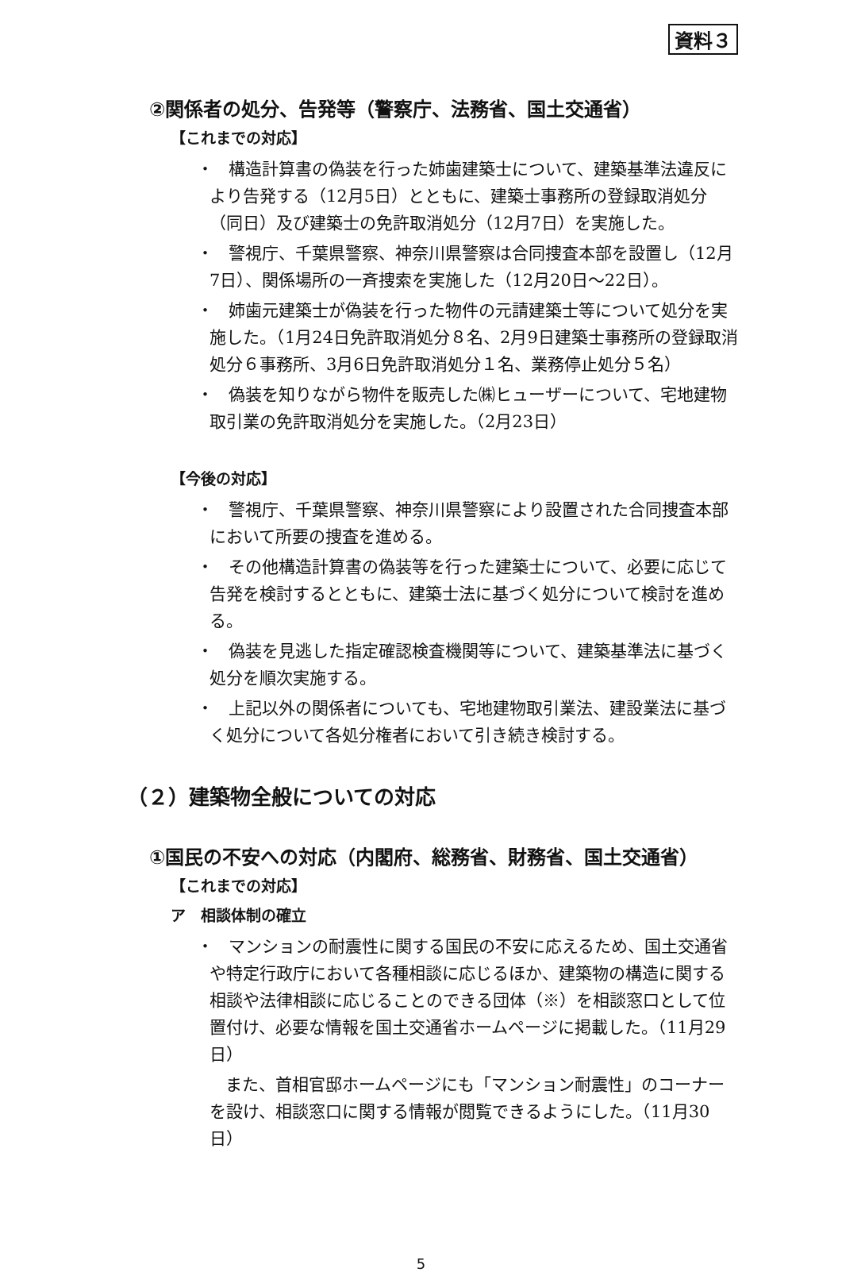資料３
②関係者の処分、告発等（警察庁、法務省、国土交通省）
【これまでの対応】
・ 構造計算書の偽装を行った姉歯建築士について、建築基準法違反により告発する（12月5日）とともに、建築士事務所の登録取消処分（同日）及び建築士の免許取消処分（12月7日）を実施した。
・ 警視庁、千葉県警察、神奈川県警察は合同捜査本部を設置し（12月7日）、関係場所の一斉捜索を実施した（12月20日～22日）。
・ 姉歯元建築士が偽装を行った物件の元請建築士等について処分を実施した。（1月24日免許取消処分８名、2月9日建築士事務所の登録取消処分６事務所、3月6日免許取消処分１名、業務停止処分５名）
・ 偽装を知りながら物件を販売した㈱ヒューザーについて、宅地建物取引業の免許取消処分を実施した。（2月23日）
【今後の対応】
・ 警視庁、千葉県警察、神奈川県警察により設置された合同捜査本部において所要の捜査を進める。
・ その他構造計算書の偽装等を行った建築士について、必要に応じて告発を検討するとともに、建築士法に基づく処分について検討を進める。
・ 偽装を見逃した指定確認検査機関等について、建築基準法に基づく処分を順次実施する。
・ 上記以外の関係者についても、宅地建物取引業法、建設業法に基づく処分について各処分権者において引き続き検討する。
（２）建築物全般についての対応
①国民の不安への対応（内閣府、総務省、財務省、国土交通省）
【これまでの対応】
ア　相談体制の確立
・ マンションの耐震性に関する国民の不安に応えるため、国土交通省や特定行政庁において各種相談に応じるほか、建築物の構造に関する相談や法律相談に応じることのできる団体（※）を相談窓口として位置付け、必要な情報を国土交通省ホームページに掲載した。（11月29日）
また、首相官邸ホームページにも「マンション耐震性」のコーナーを設け、相談窓口に関する情報が閲覧できるようにした。（11月30日）
5